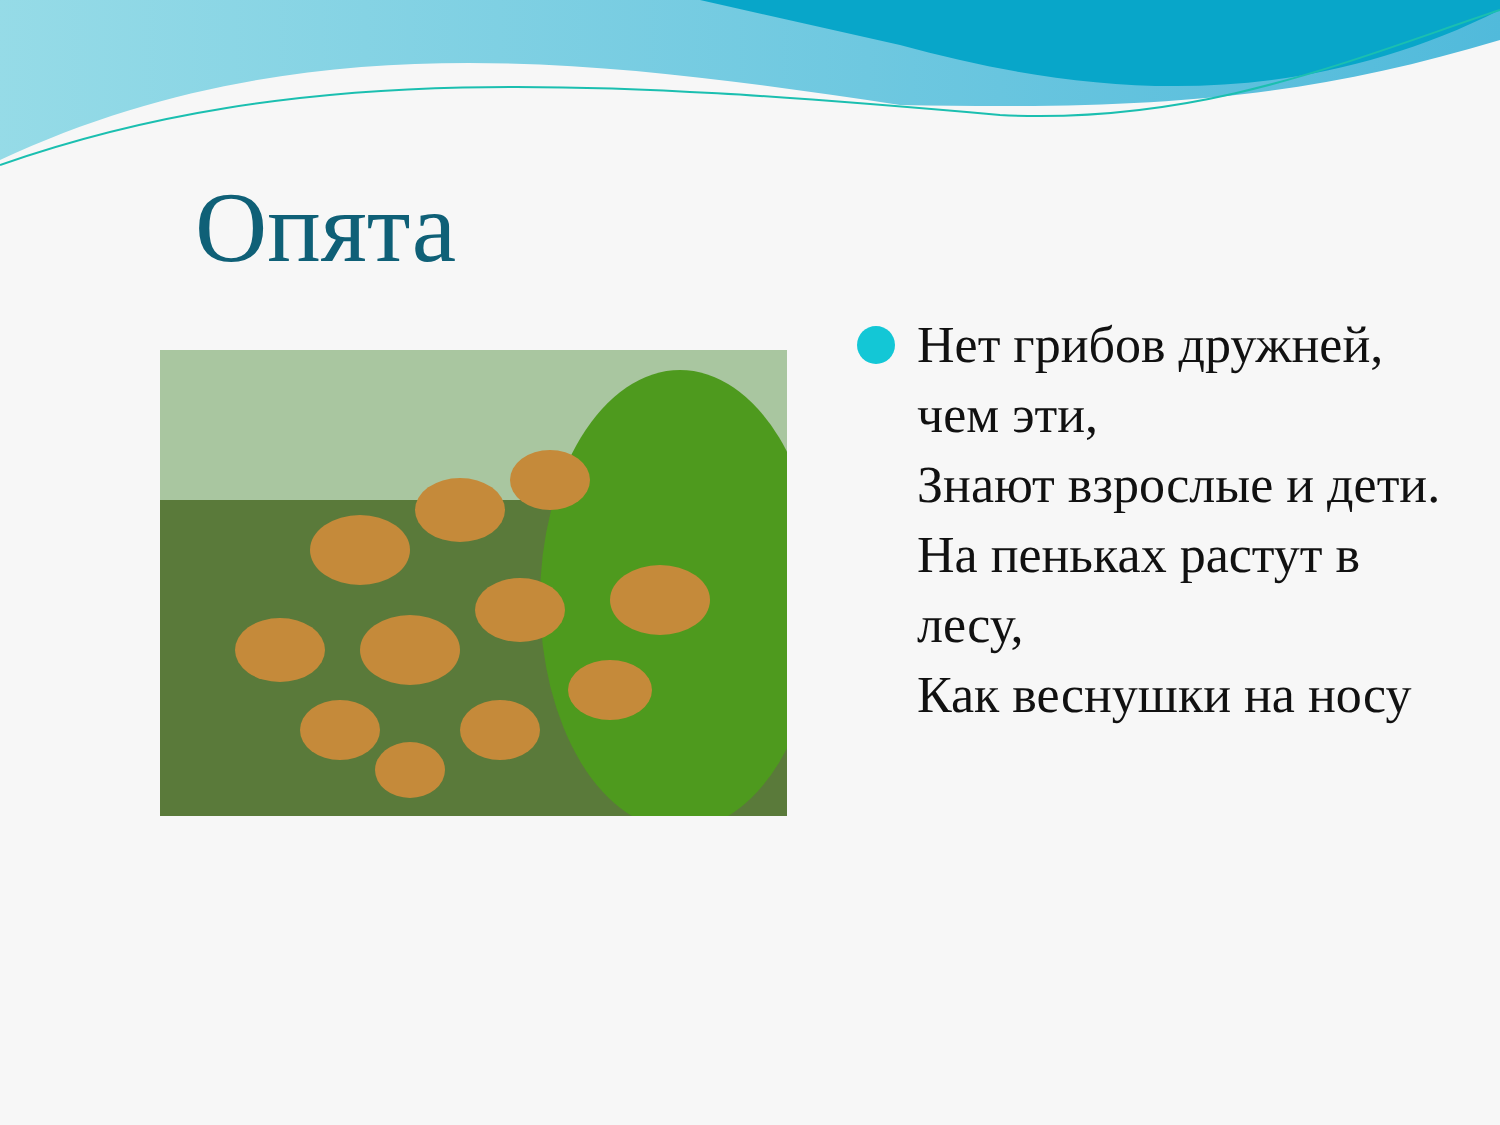Опята
Нет грибов дружней, чем эти,
Знают взрослые и дети.
На пеньках растут в лесу,
Как веснушки на носу